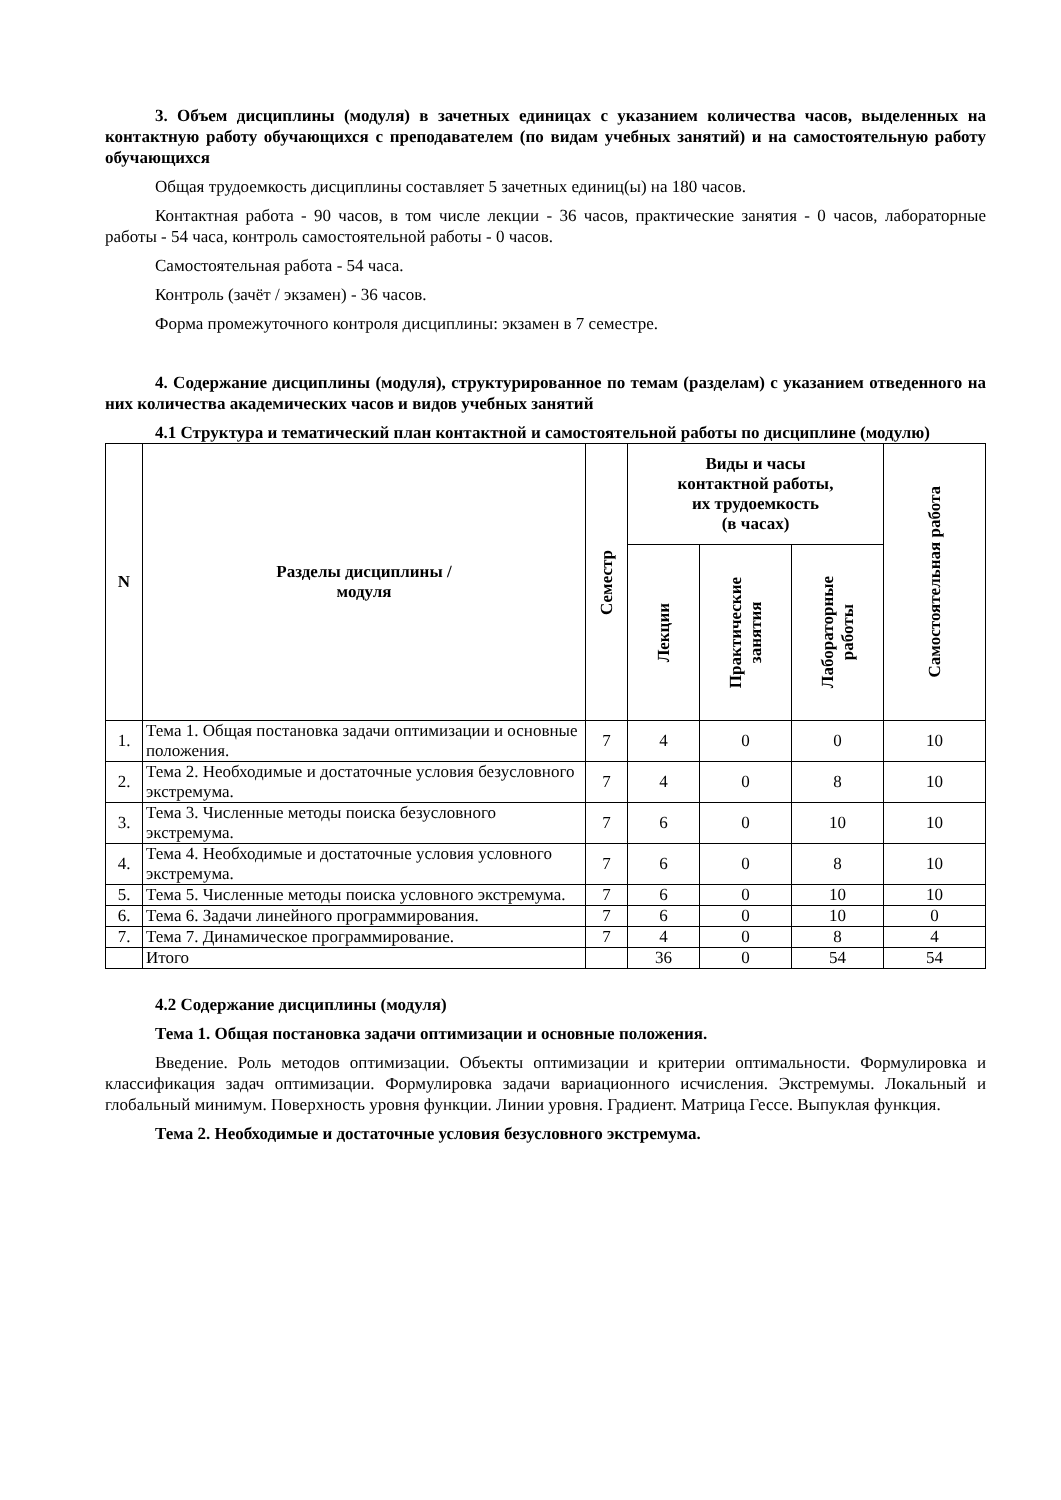3. Объем дисциплины (модуля) в зачетных единицах с указанием количества часов, выделенных на контактную работу обучающихся с преподавателем (по видам учебных занятий) и на самостоятельную работу обучающихся
Общая трудоемкость дисциплины составляет 5 зачетных единиц(ы) на 180 часов.
Контактная работа - 90 часов, в том числе лекции - 36 часов, практические занятия - 0 часов, лабораторные работы - 54 часа, контроль самостоятельной работы - 0 часов.
Самостоятельная работа - 54 часа.
Контроль (зачёт / экзамен) - 36 часов.
Форма промежуточного контроля дисциплины: экзамен в 7 семестре.
4. Содержание дисциплины (модуля), структурированное по темам (разделам) с указанием отведенного на них количества академических часов и видов учебных занятий
4.1 Структура и тематический план контактной и самостоятельной работы по дисциплине (модулю)
| N | Разделы дисциплины / модуля | Семестр | Виды и часы контактной работы, их трудоемкость (в часах) | | | Самостоятельная работа |
| --- | --- | --- | --- | --- | --- | --- |
| | | | Лекции | Практические занятия | Лабораторные работы | |
| 1. | Тема 1. Общая постановка задачи оптимизации и основные положения. | 7 | 4 | 0 | 0 | 10 |
| 2. | Тема 2. Необходимые и достаточные условия безусловного экстремума. | 7 | 4 | 0 | 8 | 10 |
| 3. | Тема 3. Численные методы поиска безусловного экстремума. | 7 | 6 | 0 | 10 | 10 |
| 4. | Тема 4. Необходимые и достаточные условия условного экстремума. | 7 | 6 | 0 | 8 | 10 |
| 5. | Тема 5. Численные методы поиска условного экстремума. | 7 | 6 | 0 | 10 | 10 |
| 6. | Тема 6. Задачи линейного программирования. | 7 | 6 | 0 | 10 | 0 |
| 7. | Тема 7. Динамическое программирование. | 7 | 4 | 0 | 8 | 4 |
| | Итого | | 36 | 0 | 54 | 54 |
4.2 Содержание дисциплины (модуля)
Тема 1. Общая постановка задачи оптимизации и основные положения.
Введение. Роль методов оптимизации. Объекты оптимизации и критерии оптимальности. Формулировка и классификация задач оптимизации. Формулировка задачи вариационного исчисления. Экстремумы. Локальный и глобальный минимум. Поверхность уровня функции. Линии уровня. Градиент. Матрица Гессе. Выпуклая функция.
Тема 2. Необходимые и достаточные условия безусловного экстремума.